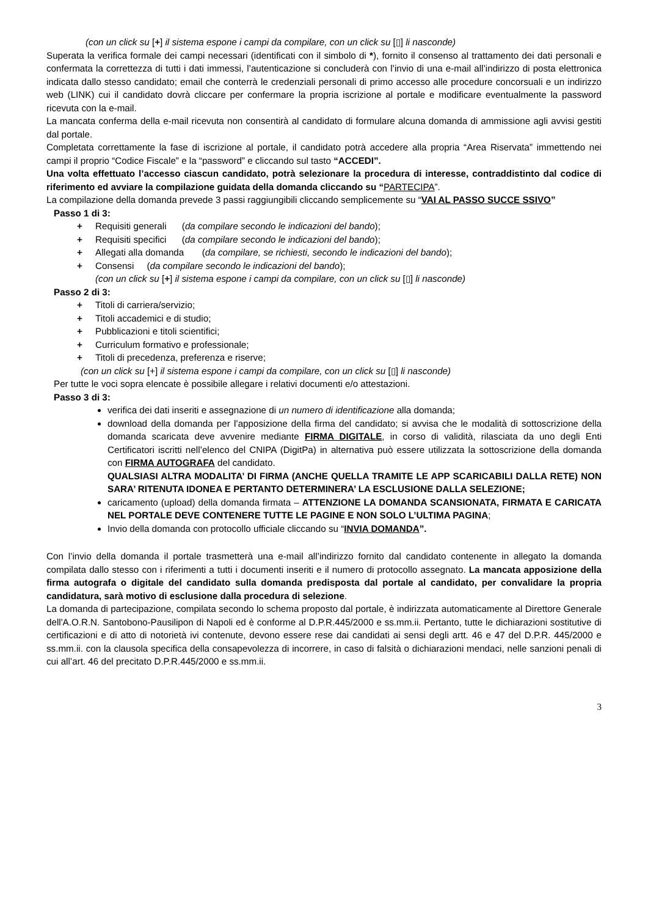(con un click su [+] il sistema espone i campi da compilare, con un click su [▯] li nasconde)
Superata la verifica formale dei campi necessari (identificati con il simbolo di *), fornito il consenso al trattamento dei dati personali e confermata la correttezza di tutti i dati immessi, l’autenticazione si concluderà con l’invio di una e-mail all’indirizzo di posta elettronica indicata dallo stesso candidato; email che conterrà le credenziali personali di primo accesso alle procedure concorsuali e un indirizzo web (LINK) cui il candidato dovrà cliccare per confermare la propria iscrizione al portale e modificare eventualmente la password ricevuta con la e-mail.
La mancata conferma della e-mail ricevuta non consentirà al candidato di formulare alcuna domanda di ammissione agli avvisi gestiti dal portale.
Completata correttamente la fase di iscrizione al portale, il candidato potrà accedere alla propria “Area Riservata” immettendo nei campi il proprio “Codice Fiscale” e la “password” e cliccando sul tasto “ACCEDI”.
Una volta effettuato l’accesso ciascun candidato, potrà selezionare la procedura di interesse, contraddistinto dal codice di riferimento ed avviare la compilazione guidata della domanda cliccando su “PARTECIPA”.
La compilazione della domanda prevede 3 passi raggiungibili cliccando semplicemente su “VAI AL PASSO SUCCE SSIVO”
Passo 1 di 3:
+ Requisiti generali (da compilare secondo le indicazioni del bando);
+ Requisiti specifici (da compilare secondo le indicazioni del bando);
+ Allegati alla domanda (da compilare, se richiesti, secondo le indicazioni del bando);
+ Consensi (da compilare secondo le indicazioni del bando);
(con un click su [+] il sistema espone i campi da compilare, con un click su [▯] li nasconde)
Passo 2 di 3:
+ Titoli di carriera/servizio;
+ Titoli accademici e di studio;
+ Pubblicazioni e titoli scientifici;
+ Curriculum formativo e professionale;
+ Titoli di precedenza, preferenza e riserve;
(con un click su [+] il sistema espone i campi da compilare, con un click su [▯] li nasconde)
Per tutte le voci sopra elencate è possibile allegare i relativi documenti e/o attestazioni.
Passo 3 di 3:
verifica dei dati inseriti e assegnazione di un numero di identificazione alla domanda;
download della domanda per l’apposizione della firma del candidato; si avvisa che le modalità di sottoscrizione della domanda scaricata deve avvenire mediante FIRMA DIGITALE, in corso di validità, rilasciata da uno degli Enti Certificatori iscritti nell’elenco del CNIPA (DigitPa) in alternativa può essere utilizzata la sottoscrizione della domanda con FIRMA AUTOGRAFA del candidato.
QUALSIASI ALTRA MODALITA’ DI FIRMA (ANCHE QUELLA TRAMITE LE APP SCARICABILI DALLA RETE) NON SARA’ RITENUTA IDONEA E PERTANTO DETERMINERA’ LA ESCLUSIONE DALLA SELEZIONE;
caricamento (upload) della domanda firmata – ATTENZIONE LA DOMANDA SCANSIONATA, FIRMATA E CARICATA NEL PORTALE DEVE CONTENERE TUTTE LE PAGINE E NON SOLO L’ULTIMA PAGINA;
Invio della domanda con protocollo ufficiale cliccando su “INVIA DOMANDA”.
Con l’invio della domanda il portale trasmetterà una e-mail all’indirizzo fornito dal candidato contenente in allegato la domanda compilata dallo stesso con i riferimenti a tutti i documenti inseriti e il numero di protocollo assegnato. La mancata apposizione della firma autografa o digitale del candidato sulla domanda predisposta dal portale al candidato, per convalidare la propria candidatura, sarà motivo di esclusione dalla procedura di selezione.
La domanda di partecipazione, compilata secondo lo schema proposto dal portale, è indirizzata automaticamente al Direttore Generale dell'A.O.R.N. Santobono-Pausilipon di Napoli ed è conforme al D.P.R.445/2000 e ss.mm.ii. Pertanto, tutte le dichiarazioni sostitutive di certificazioni e di atto di notorietà ivi contenute, devono essere rese dai candidati ai sensi degli artt. 46 e 47 del D.P.R. 445/2000 e ss.mm.ii. con la clausola specifica della consapevolezza di incorrere, in caso di falsità o dichiarazioni mendaci, nelle sanzioni penali di cui all’art. 46 del precitato D.P.R.445/2000 e ss.mm.ii.
3